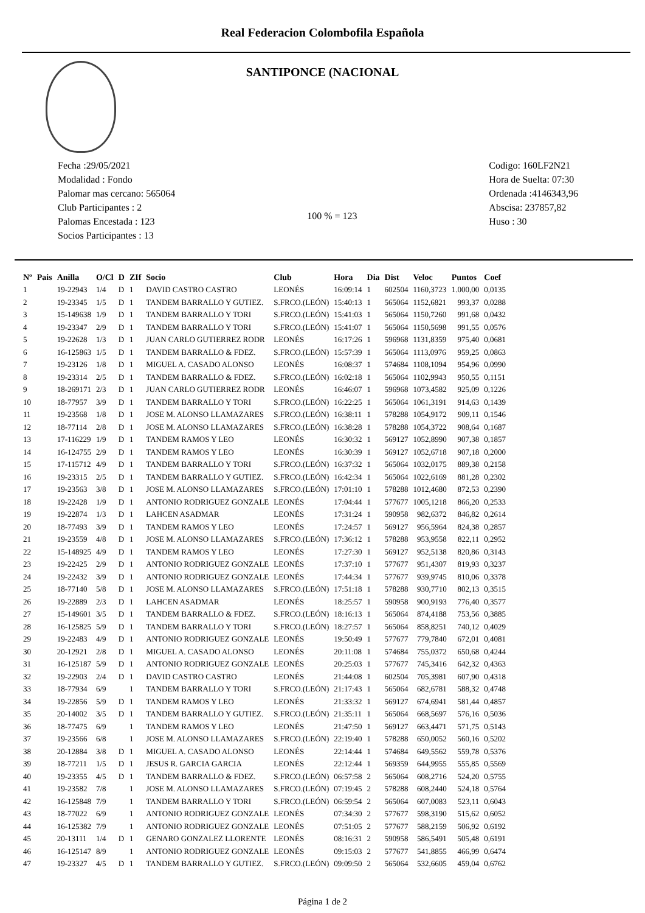Real Federacion Colombofila Española
SANTIPONCE (NACIONAL
Fecha :29/05/2021
Modalidad : Fondo
Palomar mas cercano: 565064
Club Participantes : 2
Palomas Encestada : 123
Socios Participantes : 13
100 % = 123
Codigo: 160LF2N21
Hora de Suelta: 07:30
Ordenada :4146343,96
Abscisa: 237857,82
Huso : 30
| Nº | Pais | Anilla | O/Cl | D | ZIf | Socio | Club | Hora | Dia | Dist | Veloc | Puntos | Coef |
| --- | --- | --- | --- | --- | --- | --- | --- | --- | --- | --- | --- | --- | --- |
| 1 | | 19-22943 | 1/4 | D | 1 | DAVID CASTRO CASTRO | LEONÉS | 16:09:14 | 1 | 602504 | 1160,3723 | 1.000,00 | 0,0135 |
| 2 | | 19-23345 | 1/5 | D | 1 | TANDEM BARRALLO Y GUTIEZ. | S.FRCO.(LEÓN) | 15:40:13 | 1 | 565064 | 1152,6821 | 993,37 | 0,0288 |
| 3 | | 15-149638 | 1/9 | D | 1 | TANDEM BARRALLO Y TORI | S.FRCO.(LEÓN) | 15:41:03 | 1 | 565064 | 1150,7260 | 991,68 | 0,0432 |
| 4 | | 19-23347 | 2/9 | D | 1 | TANDEM BARRALLO Y TORI | S.FRCO.(LEÓN) | 15:41:07 | 1 | 565064 | 1150,5698 | 991,55 | 0,0576 |
| 5 | | 19-22628 | 1/3 | D | 1 | JUAN CARLO GUTIERREZ RODR | LEONÉS | 16:17:26 | 1 | 596968 | 1131,8359 | 975,40 | 0,0681 |
| 6 | | 16-125863 | 1/5 | D | 1 | TANDEM BARRALLO & FDEZ. | S.FRCO.(LEÓN) | 15:57:39 | 1 | 565064 | 1113,0976 | 959,25 | 0,0863 |
| 7 | | 19-23126 | 1/8 | D | 1 | MIGUEL A. CASADO ALONSO | LEONÉS | 16:08:37 | 1 | 574684 | 1108,1094 | 954,96 | 0,0990 |
| 8 | | 19-23314 | 2/5 | D | 1 | TANDEM BARRALLO & FDEZ. | S.FRCO.(LEÓN) | 16:02:18 | 1 | 565064 | 1102,9943 | 950,55 | 0,1151 |
| 9 | | 18-269171 | 2/3 | D | 1 | JUAN CARLO GUTIERREZ RODR | LEONÉS | 16:46:07 | 1 | 596968 | 1073,4582 | 925,09 | 0,1226 |
| 10 | | 18-77957 | 3/9 | D | 1 | TANDEM BARRALLO Y TORI | S.FRCO.(LEÓN) | 16:22:25 | 1 | 565064 | 1061,3191 | 914,63 | 0,1439 |
| 11 | | 19-23568 | 1/8 | D | 1 | JOSE M. ALONSO LLAMAZARES | S.FRCO.(LEÓN) | 16:38:11 | 1 | 578288 | 1054,9172 | 909,11 | 0,1546 |
| 12 | | 18-77114 | 2/8 | D | 1 | JOSE M. ALONSO LLAMAZARES | S.FRCO.(LEÓN) | 16:38:28 | 1 | 578288 | 1054,3722 | 908,64 | 0,1687 |
| 13 | | 17-116229 | 1/9 | D | 1 | TANDEM RAMOS Y LEO | LEONÉS | 16:30:32 | 1 | 569127 | 1052,8990 | 907,38 | 0,1857 |
| 14 | | 16-124755 | 2/9 | D | 1 | TANDEM RAMOS Y LEO | LEONÉS | 16:30:39 | 1 | 569127 | 1052,6718 | 907,18 | 0,2000 |
| 15 | | 17-115712 | 4/9 | D | 1 | TANDEM BARRALLO Y TORI | S.FRCO.(LEÓN) | 16:37:32 | 1 | 565064 | 1032,0175 | 889,38 | 0,2158 |
| 16 | | 19-23315 | 2/5 | D | 1 | TANDEM BARRALLO Y GUTIEZ. | S.FRCO.(LEÓN) | 16:42:34 | 1 | 565064 | 1022,6169 | 881,28 | 0,2302 |
| 17 | | 19-23563 | 3/8 | D | 1 | JOSE M. ALONSO LLAMAZARES | S.FRCO.(LEÓN) | 17:01:10 | 1 | 578288 | 1012,4680 | 872,53 | 0,2390 |
| 18 | | 19-22428 | 1/9 | D | 1 | ANTONIO RODRIGUEZ GONZALE | LEONÉS | 17:04:44 | 1 | 577677 | 1005,1218 | 866,20 | 0,2533 |
| 19 | | 19-22874 | 1/3 | D | 1 | LAHCEN ASADMAR | LEONÉS | 17:31:24 | 1 | 590958 | 982,6372 | 846,82 | 0,2614 |
| 20 | | 18-77493 | 3/9 | D | 1 | TANDEM RAMOS Y LEO | LEONÉS | 17:24:57 | 1 | 569127 | 956,5964 | 824,38 | 0,2857 |
| 21 | | 19-23559 | 4/8 | D | 1 | JOSE M. ALONSO LLAMAZARES | S.FRCO.(LEÓN) | 17:36:12 | 1 | 578288 | 953,9558 | 822,11 | 0,2952 |
| 22 | | 15-148925 | 4/9 | D | 1 | TANDEM RAMOS Y LEO | LEONÉS | 17:27:30 | 1 | 569127 | 952,5138 | 820,86 | 0,3143 |
| 23 | | 19-22425 | 2/9 | D | 1 | ANTONIO RODRIGUEZ GONZALE | LEONÉS | 17:37:10 | 1 | 577677 | 951,4307 | 819,93 | 0,3237 |
| 24 | | 19-22432 | 3/9 | D | 1 | ANTONIO RODRIGUEZ GONZALE | LEONÉS | 17:44:34 | 1 | 577677 | 939,9745 | 810,06 | 0,3378 |
| 25 | | 18-77140 | 5/8 | D | 1 | JOSE M. ALONSO LLAMAZARES | S.FRCO.(LEÓN) | 17:51:18 | 1 | 578288 | 930,7710 | 802,13 | 0,3515 |
| 26 | | 19-22889 | 2/3 | D | 1 | LAHCEN ASADMAR | LEONÉS | 18:25:57 | 1 | 590958 | 900,9193 | 776,40 | 0,3577 |
| 27 | | 15-149601 | 3/5 | D | 1 | TANDEM BARRALLO & FDEZ. | S.FRCO.(LEÓN) | 18:16:13 | 1 | 565064 | 874,4188 | 753,56 | 0,3885 |
| 28 | | 16-125825 | 5/9 | D | 1 | TANDEM BARRALLO Y TORI | S.FRCO.(LEÓN) | 18:27:57 | 1 | 565064 | 858,8251 | 740,12 | 0,4029 |
| 29 | | 19-22483 | 4/9 | D | 1 | ANTONIO RODRIGUEZ GONZALE | LEONÉS | 19:50:49 | 1 | 577677 | 779,7840 | 672,01 | 0,4081 |
| 30 | | 20-12921 | 2/8 | D | 1 | MIGUEL A. CASADO ALONSO | LEONÉS | 20:11:08 | 1 | 574684 | 755,0372 | 650,68 | 0,4244 |
| 31 | | 16-125187 | 5/9 | D | 1 | ANTONIO RODRIGUEZ GONZALE | LEONÉS | 20:25:03 | 1 | 577677 | 745,3416 | 642,32 | 0,4363 |
| 32 | | 19-22903 | 2/4 | D | 1 | DAVID CASTRO CASTRO | LEONÉS | 21:44:08 | 1 | 602504 | 705,3981 | 607,90 | 0,4318 |
| 33 | | 18-77934 | 6/9 | | 1 | TANDEM BARRALLO Y TORI | S.FRCO.(LEÓN) | 21:17:43 | 1 | 565064 | 682,6781 | 588,32 | 0,4748 |
| 34 | | 19-22856 | 5/9 | D | 1 | TANDEM RAMOS Y LEO | LEONÉS | 21:33:32 | 1 | 569127 | 674,6941 | 581,44 | 0,4857 |
| 35 | | 20-14002 | 3/5 | D | 1 | TANDEM BARRALLO Y GUTIEZ. | S.FRCO.(LEÓN) | 21:35:11 | 1 | 565064 | 668,5697 | 576,16 | 0,5036 |
| 36 | | 18-77475 | 6/9 | | 1 | TANDEM RAMOS Y LEO | LEONÉS | 21:47:50 | 1 | 569127 | 663,4471 | 571,75 | 0,5143 |
| 37 | | 19-23566 | 6/8 | | 1 | JOSE M. ALONSO LLAMAZARES | S.FRCO.(LEÓN) | 22:19:40 | 1 | 578288 | 650,0052 | 560,16 | 0,5202 |
| 38 | | 20-12884 | 3/8 | D | 1 | MIGUEL A. CASADO ALONSO | LEONÉS | 22:14:44 | 1 | 574684 | 649,5562 | 559,78 | 0,5376 |
| 39 | | 18-77211 | 1/5 | D | 1 | JESUS R. GARCIA GARCIA | LEONÉS | 22:12:44 | 1 | 569359 | 644,9955 | 555,85 | 0,5569 |
| 40 | | 19-23355 | 4/5 | D | 1 | TANDEM BARRALLO & FDEZ. | S.FRCO.(LEÓN) | 06:57:58 | 2 | 565064 | 608,2716 | 524,20 | 0,5755 |
| 41 | | 19-23582 | 7/8 | | 1 | JOSE M. ALONSO LLAMAZARES | S.FRCO.(LEÓN) | 07:19:45 | 2 | 578288 | 608,2440 | 524,18 | 0,5764 |
| 42 | | 16-125848 | 7/9 | | 1 | TANDEM BARRALLO Y TORI | S.FRCO.(LEÓN) | 06:59:54 | 2 | 565064 | 607,0083 | 523,11 | 0,6043 |
| 43 | | 18-77022 | 6/9 | | 1 | ANTONIO RODRIGUEZ GONZALE | LEONÉS | 07:34:30 | 2 | 577677 | 598,3190 | 515,62 | 0,6052 |
| 44 | | 16-125382 | 7/9 | | 1 | ANTONIO RODRIGUEZ GONZALE | LEONÉS | 07:51:05 | 2 | 577677 | 588,2159 | 506,92 | 0,6192 |
| 45 | | 20-13111 | 1/4 | D | 1 | GENARO GONZALEZ LLORENTE | LEONÉS | 08:16:31 | 2 | 590958 | 586,5491 | 505,48 | 0,6191 |
| 46 | | 16-125147 | 8/9 | | 1 | ANTONIO RODRIGUEZ GONZALE | LEONÉS | 09:15:03 | 2 | 577677 | 541,8855 | 466,99 | 0,6474 |
| 47 | | 19-23327 | 4/5 | D | 1 | TANDEM BARRALLO Y GUTIEZ. | S.FRCO.(LEÓN) | 09:09:50 | 2 | 565064 | 532,6605 | 459,04 | 0,6762 |
Página 1 de 2